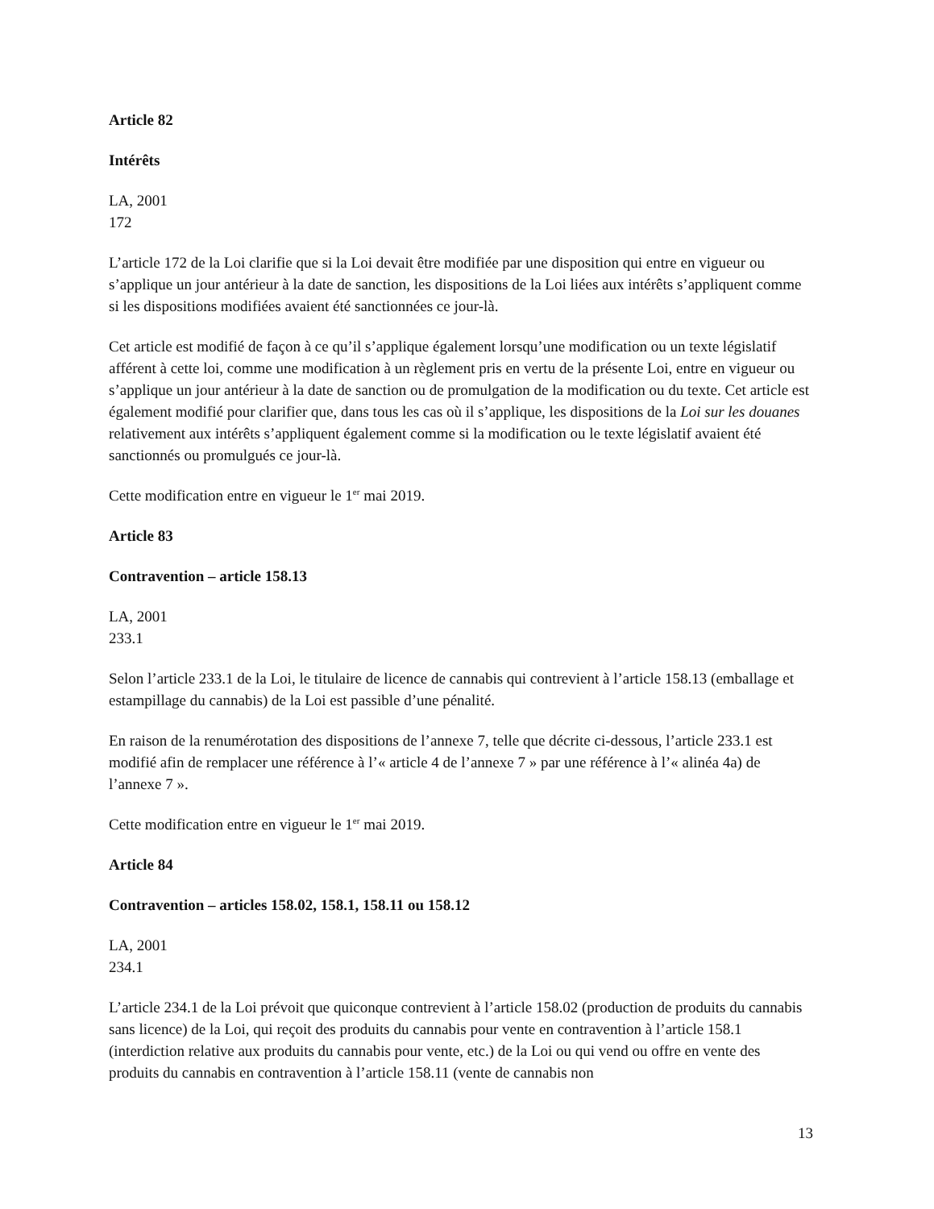Article 82
Intérêts
LA, 2001
172
L’article 172 de la Loi clarifie que si la Loi devait être modifiée par une disposition qui entre en vigueur ou s’applique un jour antérieur à la date de sanction, les dispositions de la Loi liées aux intérêts s’appliquent comme si les dispositions modifiées avaient été sanctionnées ce jour-là.
Cet article est modifié de façon à ce qu’il s’applique également lorsqu’une modification ou un texte législatif afférent à cette loi, comme une modification à un règlement pris en vertu de la présente Loi, entre en vigueur ou s’applique un jour antérieur à la date de sanction ou de promulgation de la modification ou du texte. Cet article est également modifié pour clarifier que, dans tous les cas où il s’applique, les dispositions de la Loi sur les douanes relativement aux intérêts s’appliquent également comme si la modification ou le texte législatif avaient été sanctionnés ou promulgués ce jour-là.
Cette modification entre en vigueur le 1<sup>er</sup> mai 2019.
Article 83
Contravention – article 158.13
LA, 2001
233.1
Selon l’article 233.1 de la Loi, le titulaire de licence de cannabis qui contrevient à l’article 158.13 (emballage et estampillage du cannabis) de la Loi est passible d’une pénalité.
En raison de la renumérotation des dispositions de l’annexe 7, telle que décrite ci-dessous, l’article 233.1 est modifié afin de remplacer une référence à l’« article 4 de l’annexe 7 » par une référence à l’« alinéa 4a) de l’annexe 7 ».
Cette modification entre en vigueur le 1<sup>er</sup> mai 2019.
Article 84
Contravention – articles 158.02, 158.1, 158.11 ou 158.12
LA, 2001
234.1
L’article 234.1 de la Loi prévoit que quiconque contrevient à l’article 158.02 (production de produits du cannabis sans licence) de la Loi, qui reçoit des produits du cannabis pour vente en contravention à l’article 158.1 (interdiction relative aux produits du cannabis pour vente, etc.) de la Loi ou qui vend ou offre en vente des produits du cannabis en contravention à l’article 158.11 (vente de cannabis non
13